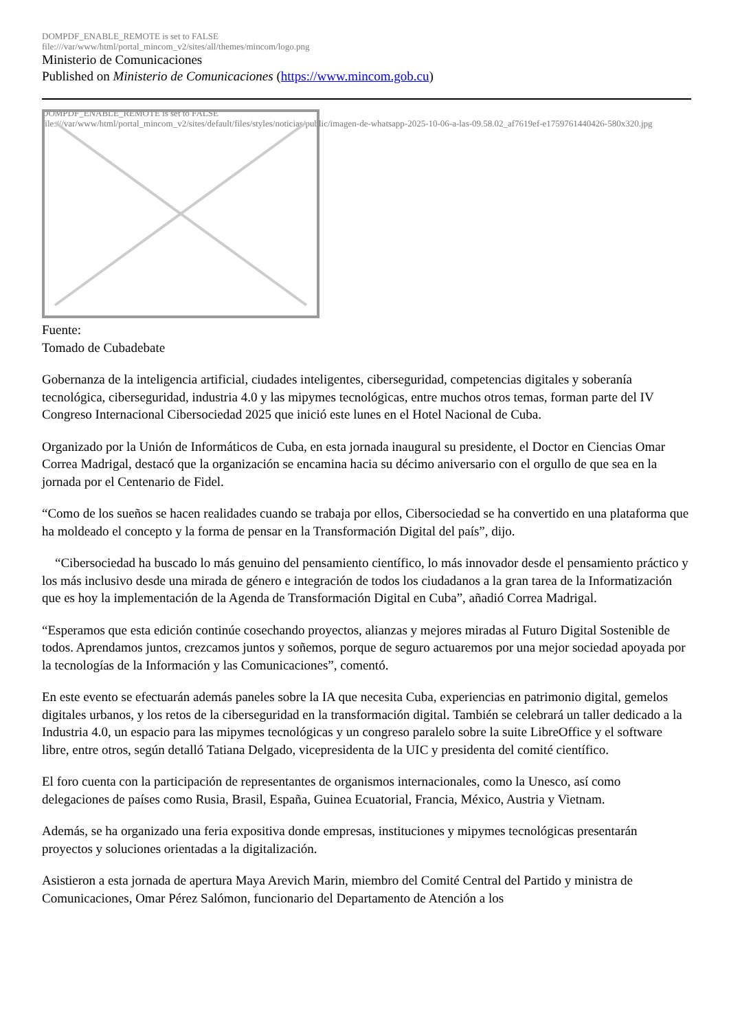DOMPDF_ENABLE_REMOTE is set to FALSE
file:///var/www/html/portal_mincom_v2/sites/all/themes/mincom/logo.png
Ministerio de Comunicaciones
Published on Ministerio de Comunicaciones (https://www.mincom.gob.cu)
DOMPDF_ENABLE_REMOTE is set to FALSE
file:///var/www/html/portal_mincom_v2/sites/default/files/styles/noticias/public/imagen-de-whatsapp-2025-10-06-a-las-09.58.02_af7619ef-e1759761440426-580x320.jpg
Fuente:
Tomado de Cubadebate
Gobernanza de la inteligencia artificial, ciudades inteligentes, ciberseguridad, competencias digitales y soberanía tecnológica, ciberseguridad, industria 4.0 y las mipymes tecnológicas, entre muchos otros temas, forman parte del IV Congreso Internacional Cibersociedad 2025 que inició este lunes en el Hotel Nacional de Cuba.
Organizado por la Unión de Informáticos de Cuba, en esta jornada inaugural su presidente, el Doctor en Ciencias Omar Correa Madrigal, destacó que la organización se encamina hacia su décimo aniversario con el orgullo de que sea en la jornada por el Centenario de Fidel.
“Como de los sueños se hacen realidades cuando se trabaja por ellos, Cibersociedad se ha convertido en una plataforma que ha moldeado el concepto y la forma de pensar en la Transformación Digital del país”, dijo.
“Cibersociedad ha buscado lo más genuino del pensamiento científico, lo más innovador desde el pensamiento práctico y los más inclusivo desde una mirada de género e integración de todos los ciudadanos a la gran tarea de la Informatización que es hoy la implementación de la Agenda de Transformación Digital en Cuba”, añadió Correa Madrigal.
“Esperamos que esta edición continúe cosechando proyectos, alianzas y mejores miradas al Futuro Digital Sostenible de todos. Aprendamos juntos, crezcamos juntos y soñemos, porque de seguro actuaremos por una mejor sociedad apoyada por la tecnologías de la Información y las Comunicaciones”, comentó.
En este evento se efectuarán además paneles sobre la IA que necesita Cuba, experiencias en patrimonio digital, gemelos digitales urbanos, y los retos de la ciberseguridad en la transformación digital. También se celebrará un taller dedicado a la Industria 4.0, un espacio para las mipymes tecnológicas y un congreso paralelo sobre la suite LibreOffice y el software libre, entre otros, según detalló Tatiana Delgado, vicepresidenta de la UIC y presidenta del comité científico.
El foro cuenta con la participación de representantes de organismos internacionales, como la Unesco, así como delegaciones de países como Rusia, Brasil, España, Guinea Ecuatorial, Francia, México, Austria y Vietnam.
Además, se ha organizado una feria expositiva donde empresas, instituciones y mipymes tecnológicas presentarán proyectos y soluciones orientadas a la digitalización.
Asistieron a esta jornada de apertura Maya Arevich Marin, miembro del Comité Central del Partido y ministra de Comunicaciones, Omar Pérez Salómon, funcionario del Departamento de Atención a los